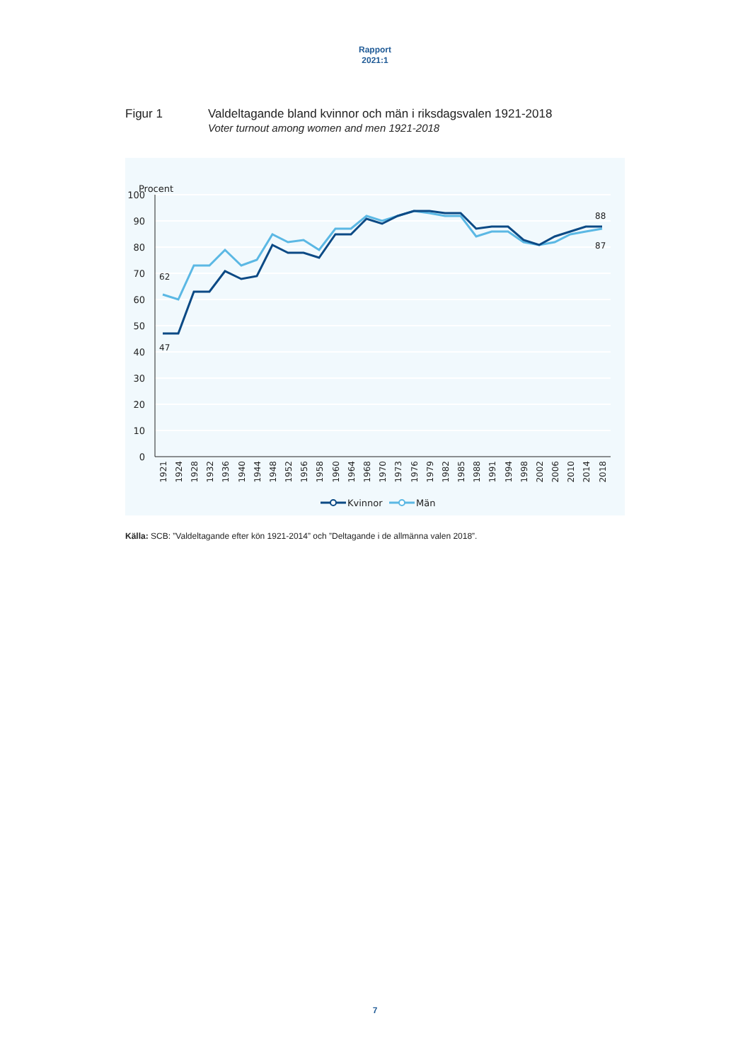Rapport
2021:1
Figur 1 Valdeltagande bland kvinnor och män i riksdagsvalen 1921-2018
Voter turnout among women and men 1921-2018
Procent
100
90
80
70
60
50
40
30
20
10
0
47
62
88
87
1921
1924
1928
1932
1936
1940
1944
1948
1952
1956
1958
1960
1964
1968
1970
1973
1976
1979
1982
1985
1988
1991
1994
1998
2002
2006
2010
2014
2018
Kvinnor
Män
Källa: SCB: ”Valdeltagande efter kön 1921-2014” och ”Deltagande i de allmänna valen 2018”.
7